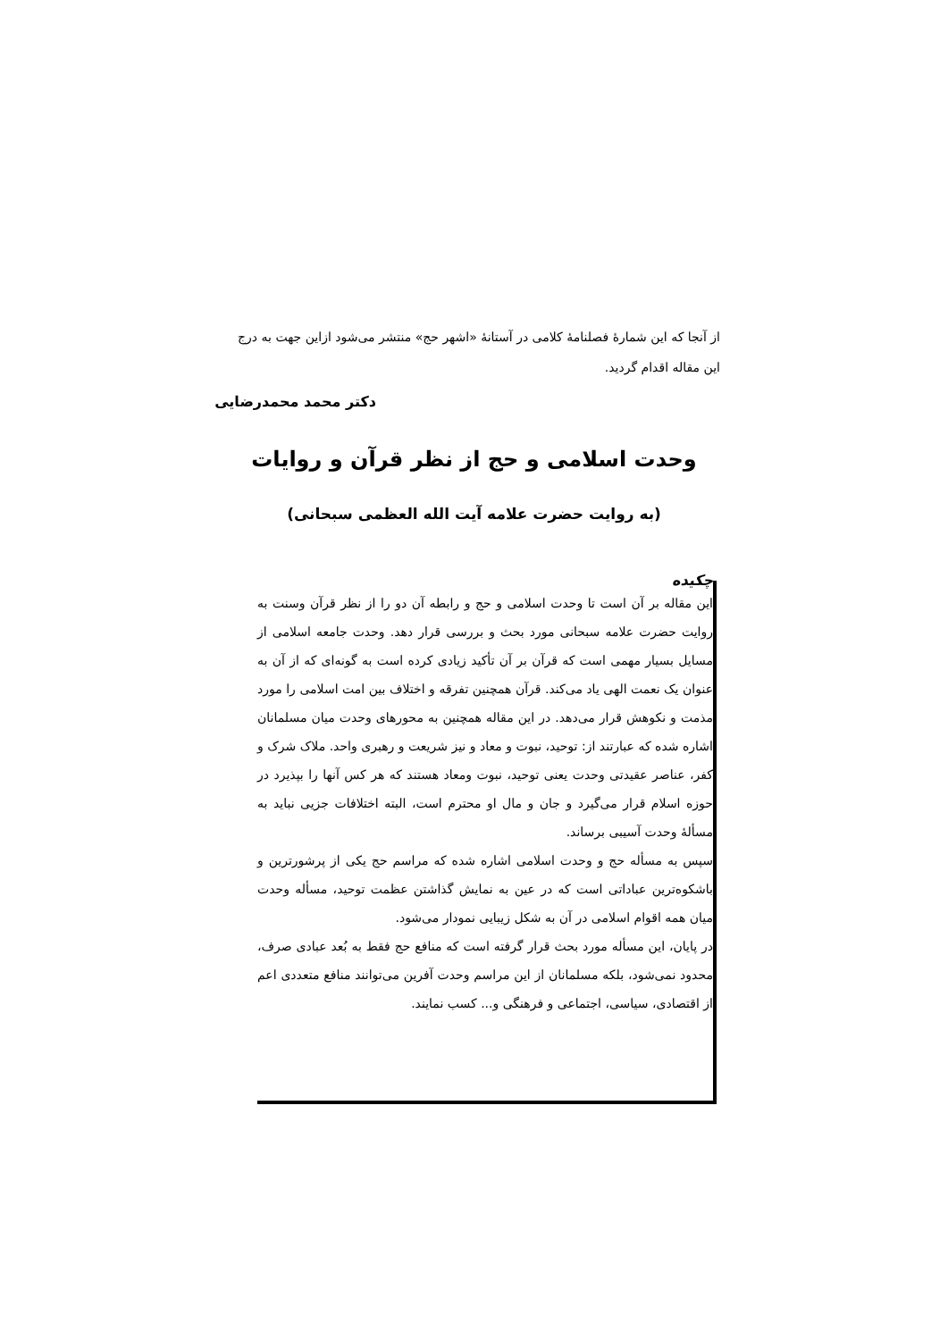از آنجا که این شمارهٔ فصلنامهٔ کلامی در آستانهٔ «اشهر حج» منتشر می‌شود ازاین جهت به درج این مقاله اقدام گردید.
دکتر محمد محمدرضایی
وحدت اسلامی و حج از نظر قرآن و روایات
(به روایت حضرت علامه آیت الله العظمی سبحانی)
چکیده
این مقاله بر آن است تا وحدت اسلامی و حج و رابطه آن دو را از نظر قرآن وسنت به روایت حضرت علامه سبحانی مورد بحث و بررسی قرار دهد. وحدت جامعه اسلامی از مسایل بسیار مهمی است که قرآن بر آن تأکید زیادی کرده است به گونه‌ای که از آن به عنوان یک نعمت الهی یاد می‌کند. قرآن همچنین تفرقه و اختلاف بین امت اسلامی را مورد مذمت و نکوهش قرار می‌دهد. در این مقاله همچنین به محورهای وحدت میان مسلمانان اشاره شده که عبارتند از: توحید، نبوت و معاد و نیز شریعت و رهبری واحد. ملاک شرک و کفر، عناصر عقیدتی وحدت یعنی توحید، نبوت ومعاد هستند که هر کس آنها را بپذیرد در حوزه اسلام قرار می‌گیرد و جان و مال او محترم است، البته اختلافات جزیی نباید به مسألهٔ وحدت آسیبی برساند.
سپس به مسأله حج و وحدت اسلامی اشاره شده که مراسم حج یکی از پرشورترین و باشکوه‌ترین عباداتی است که در عین به نمایش گذاشتن عظمت توحید، مسأله وحدت میان همه اقوام اسلامی در آن به شکل زیبایی نمودار می‌شود.
در پایان، این مسأله مورد بحث قرار گرفته است که منافع حج فقط به بُعد عبادی صرف، محدود نمی‌شود، بلکه مسلمانان از این مراسم وحدت آفرین می‌توانند منافع متعددی اعم از اقتصادی، سیاسی، اجتماعی و فرهنگی و... کسب نمایند.